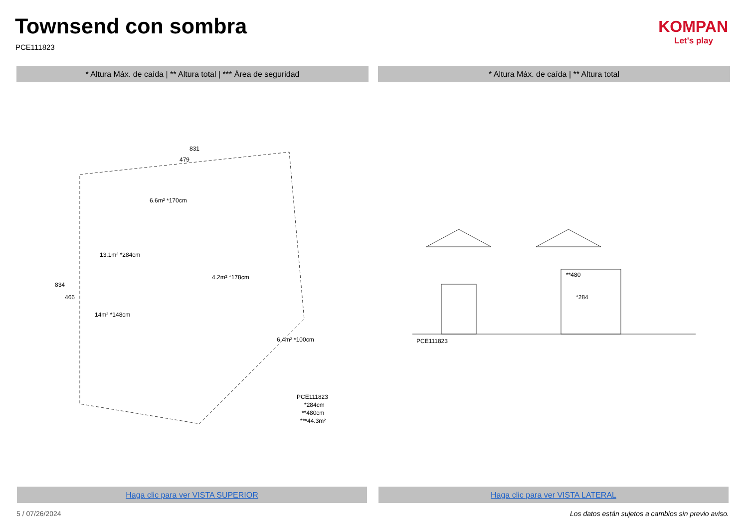Townsend con sombra
PCE111823
KOMPAN
Let's play
* Altura Máx. de caída | ** Altura total | *** Área de seguridad * Altura Máx. de caída | ** Altura total
831
479
6.6m² *170cm
13.1m² *284cm
4.2m² *178cm
14m² *148cm
6.4m² *100cm
834
466
PCE111823
*284cm
**480cm
***44.3m²
PCE111823
**480
*284
Haga clic para ver VISTA SUPERIOR Haga clic para ver VISTA LATERAL
5 / 07/26/2024
Los datos están sujetos a cambios sin previo aviso.